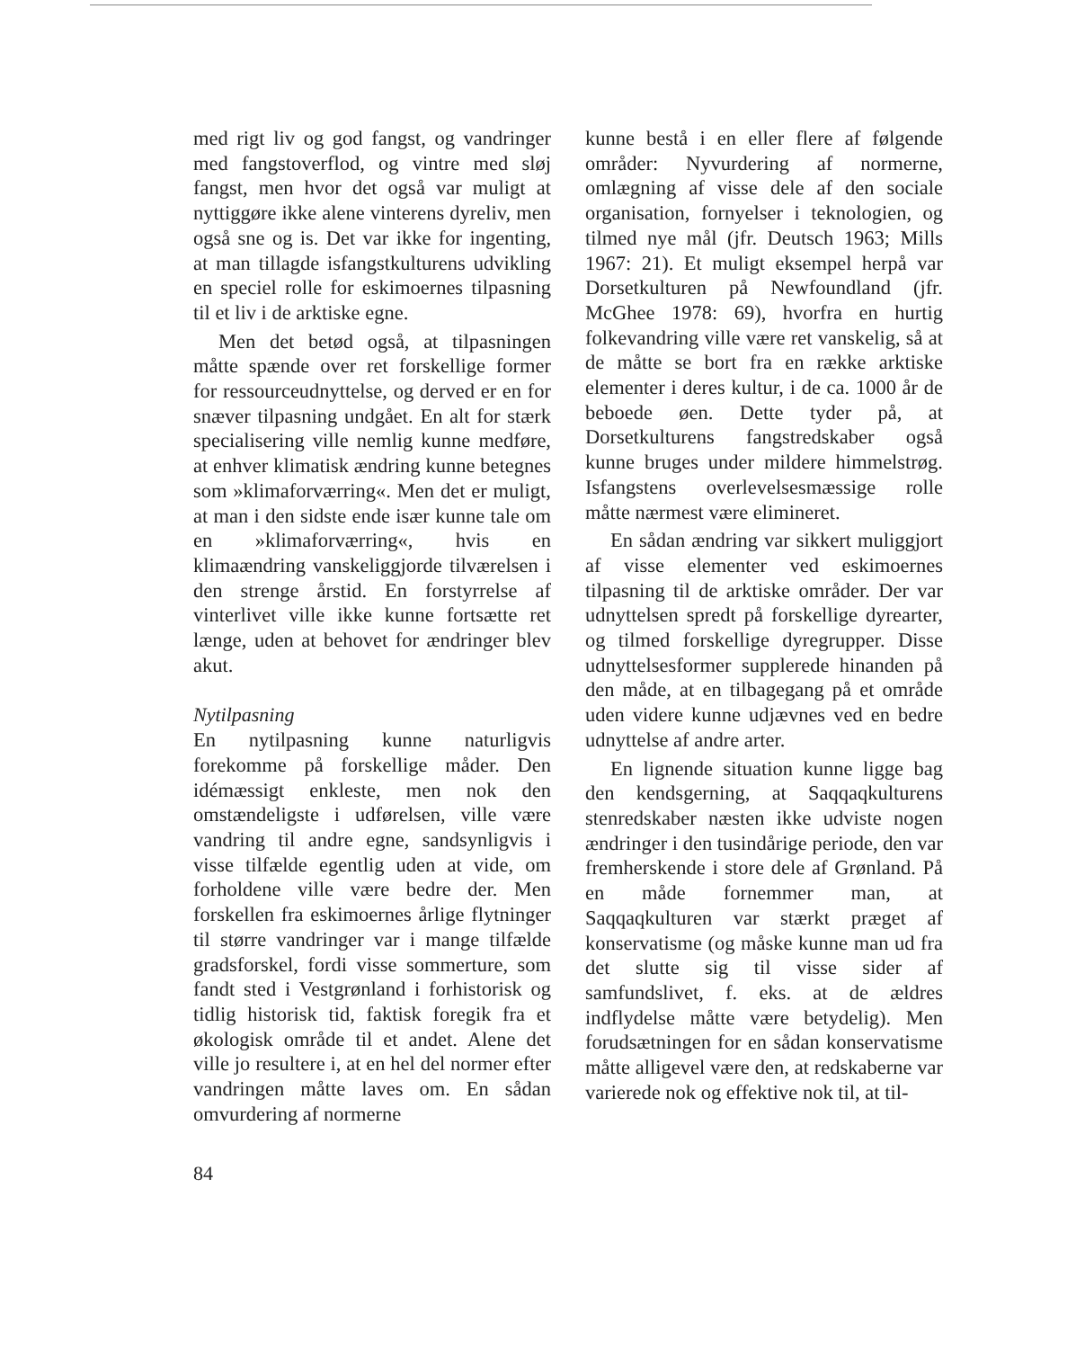med rigt liv og god fangst, og vandringer med fangstoverflod, og vintre med sløj fangst, men hvor det også var muligt at nyttiggøre ikke alene vinterens dyreliv, men også sne og is. Det var ikke for ingenting, at man tillagde isfangstkulturens udvikling en speciel rolle for eskimoernes tilpasning til et liv i de arktiske egne.
Men det betød også, at tilpasningen måtte spænde over ret forskellige former for ressourceudnyttelse, og derved er en for snæver tilpasning undgået. En alt for stærk specialisering ville nemlig kunne medføre, at enhver klimatisk ændring kunne betegnes som »klimaforværring«. Men det er muligt, at man i den sidste ende især kunne tale om en »klimaforværring«, hvis en klimaændring vanskeliggjorde tilværelsen i den strenge årstid. En forstyrrelse af vinterlivet ville ikke kunne fortsætte ret længe, uden at behovet for ændringer blev akut.
Nytilpasning
En nytilpasning kunne naturligvis forekomme på forskellige måder. Den idémæssigt enkleste, men nok den omstændeligste i udførelsen, ville være vandring til andre egne, sandsynligvis i visse tilfælde egentlig uden at vide, om forholdene ville være bedre der. Men forskellen fra eskimoernes årlige flytninger til større vandringer var i mange tilfælde gradsforskel, fordi visse sommerture, som fandt sted i Vestgrønland i forhistorisk og tidlig historisk tid, faktisk foregik fra et økologisk område til et andet. Alene det ville jo resultere i, at en hel del normer efter vandringen måtte laves om. En sådan omvurdering af normerne
kunne bestå i en eller flere af følgende områder: Nyvurdering af normerne, omlægning af visse dele af den sociale organisation, fornyelser i teknologien, og tilmed nye mål (jfr. Deutsch 1963; Mills 1967: 21). Et muligt eksempel herpå var Dorsetkulturen på Newfoundland (jfr. McGhee 1978: 69), hvorfra en hurtig folkevandring ville være ret vanskelig, så at de måtte se bort fra en række arktiske elementer i deres kultur, i de ca. 1000 år de beboede øen. Dette tyder på, at Dorsetkulturens fangstredskaber også kunne bruges under mildere himmelstrøg. Isfangstens overlevelsesmæssige rolle måtte nærmest være elimineret.
En sådan ændring var sikkert muliggjort af visse elementer ved eskimoernes tilpasning til de arktiske områder. Der var udnyttelsen spredt på forskellige dyrearter, og tilmed forskellige dyregrupper. Disse udnyttelsesformer supplerede hinanden på den måde, at en tilbagegang på et område uden videre kunne udjævnes ved en bedre udnyttelse af andre arter.
En lignende situation kunne ligge bag den kendsgerning, at Saqqaqkulturens stenredskaber næsten ikke udviste nogen ændringer i den tusindårige periode, den var fremherskende i store dele af Grønland. På en måde fornemmer man, at Saqqaqkulturen var stærkt præget af konservatisme (og måske kunne man ud fra det slutte sig til visse sider af samfundslivet, f. eks. at de ældres indflydelse måtte være betydelig). Men forudsætningen for en sådan konservatisme måtte alligevel være den, at redskaberne var varierede nok og effektive nok til, at til-
84